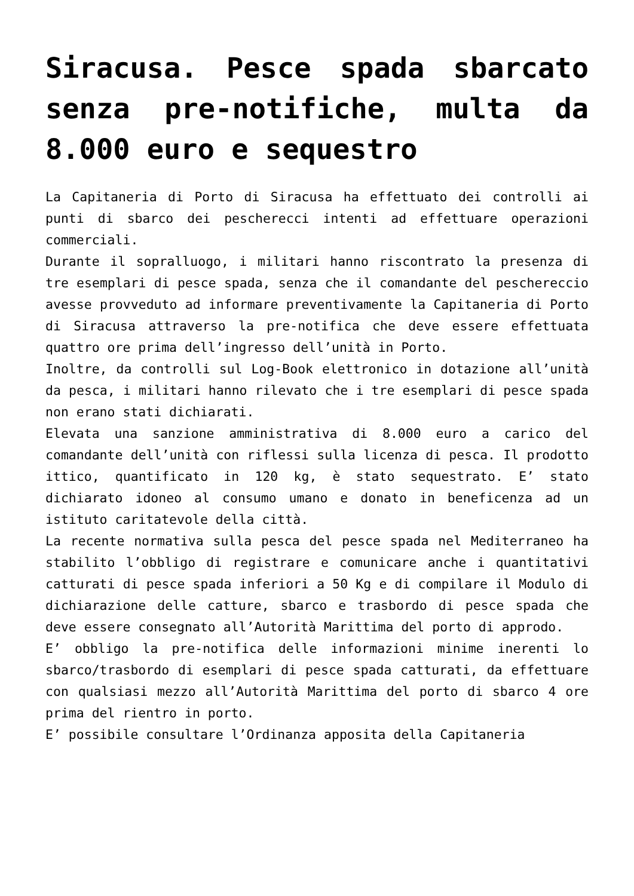Siracusa. Pesce spada sbarcato senza pre-notifiche, multa da 8.000 euro e sequestro
La Capitaneria di Porto di Siracusa ha effettuato dei controlli ai punti di sbarco dei pescherecci intenti ad effettuare operazioni commerciali.
Durante il sopralluogo, i militari hanno riscontrato la presenza di tre esemplari di pesce spada, senza che il comandante del peschereccio avesse provveduto ad informare preventivamente la Capitaneria di Porto di Siracusa attraverso la pre-notifica che deve essere effettuata quattro ore prima dell’ingresso dell’unità in Porto.
Inoltre, da controlli sul Log-Book elettronico in dotazione all’unità da pesca, i militari hanno rilevato che i tre esemplari di pesce spada non erano stati dichiarati.
Elevata una sanzione amministrativa di 8.000 euro a carico del comandante dell’unità con riflessi sulla licenza di pesca. Il prodotto ittico, quantificato in 120 kg, è stato sequestrato. E’ stato dichiarato idoneo al consumo umano e donato in beneficenza ad un istituto caritatevole della città.
La recente normativa sulla pesca del pesce spada nel Mediterraneo ha stabilito l’obbligo di registrare e comunicare anche i quantitativi catturati di pesce spada inferiori a 50 Kg e di compilare il Modulo di dichiarazione delle catture, sbarco e trasbordo di pesce spada che deve essere consegnato all’Autorità Marittima del porto di approdo.
E’ obbligo la pre-notifica delle informazioni minime inerenti lo sbarco/trasbordo di esemplari di pesce spada catturati, da effettuare con qualsiasi mezzo all’Autorità Marittima del porto di sbarco 4 ore prima del rientro in porto.
E’ possibile consultare l’Ordinanza apposita della Capitaneria